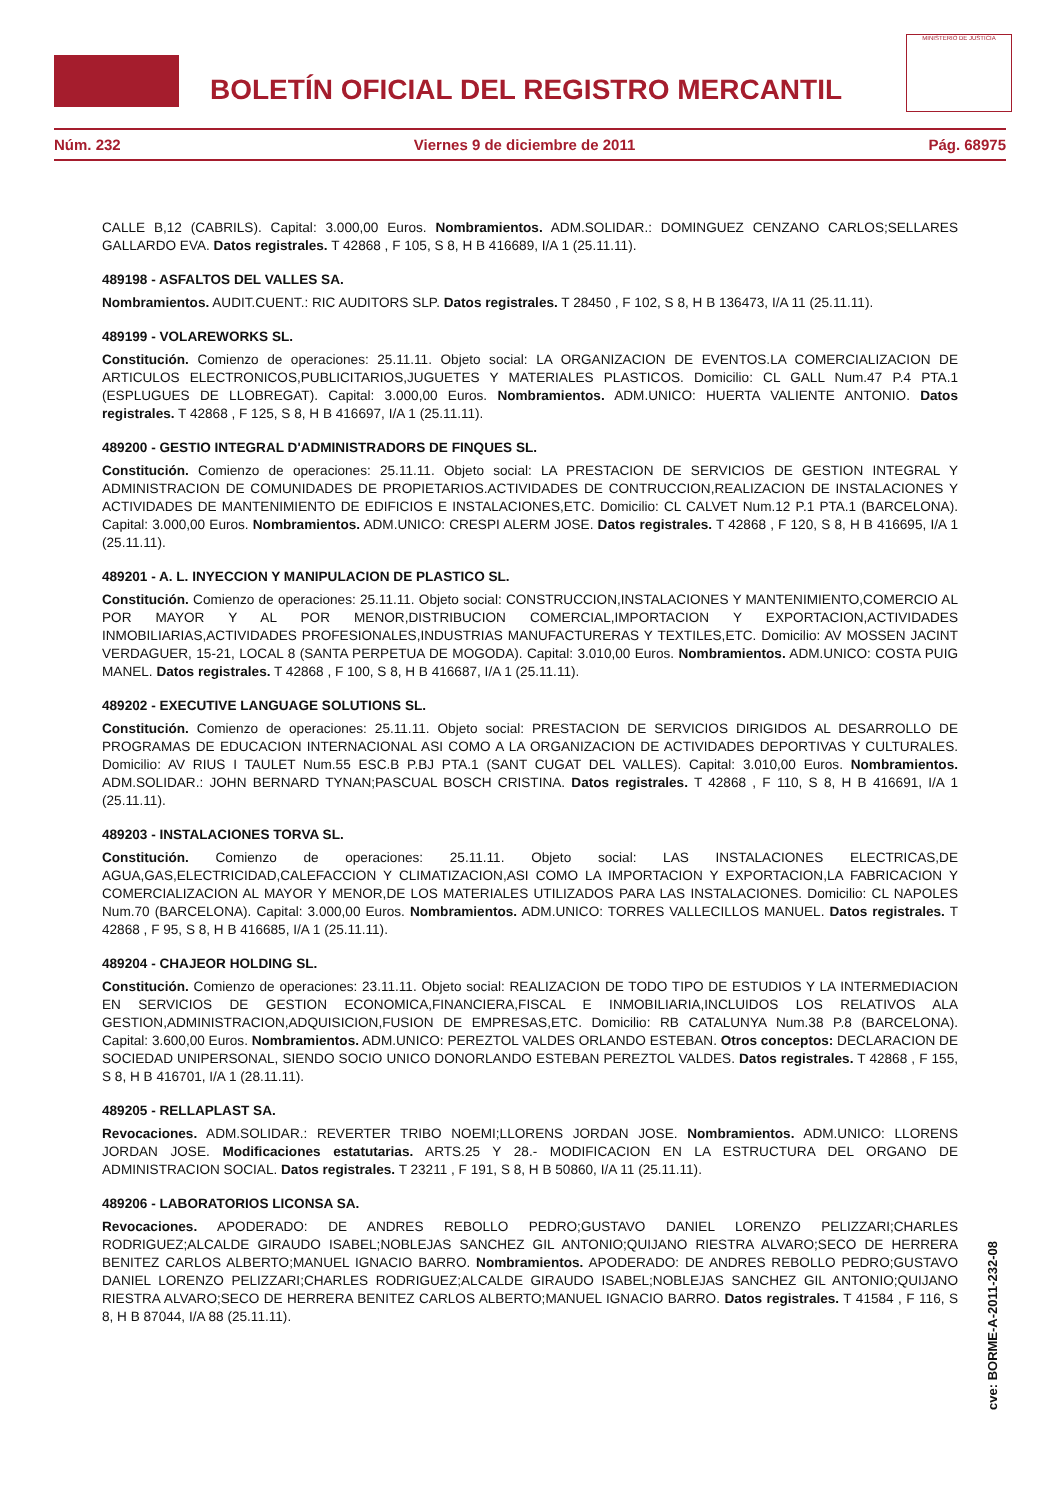BOLETÍN OFICIAL DEL REGISTRO MERCANTIL
MINISTERIO DE JUSTICIA
Núm. 232 Viernes 9 de diciembre de 2011 Pág. 68975
CALLE B,12 (CABRILS). Capital: 3.000,00 Euros. Nombramientos. ADM.SOLIDAR.: DOMINGUEZ CENZANO CARLOS;SELLARES GALLARDO EVA. Datos registrales. T 42868 , F 105, S 8, H B 416689, I/A 1 (25.11.11).
489198 - ASFALTOS DEL VALLES SA.
Nombramientos. AUDIT.CUENT.: RIC AUDITORS SLP. Datos registrales. T 28450 , F 102, S 8, H B 136473, I/A 11 (25.11.11).
489199 - VOLAREWORKS SL.
Constitución. Comienzo de operaciones: 25.11.11. Objeto social: LA ORGANIZACION DE EVENTOS.LA COMERCIALIZACION DE ARTICULOS ELECTRONICOS,PUBLICITARIOS,JUGUETES Y MATERIALES PLASTICOS. Domicilio: CL GALL Num.47 P.4 PTA.1 (ESPLUGUES DE LLOBREGAT). Capital: 3.000,00 Euros. Nombramientos. ADM.UNICO: HUERTA VALIENTE ANTONIO. Datos registrales. T 42868 , F 125, S 8, H B 416697, I/A 1 (25.11.11).
489200 - GESTIO INTEGRAL D'ADMINISTRADORS DE FINQUES SL.
Constitución. Comienzo de operaciones: 25.11.11. Objeto social: LA PRESTACION DE SERVICIOS DE GESTION INTEGRAL Y ADMINISTRACION DE COMUNIDADES DE PROPIETARIOS.ACTIVIDADES DE CONTRUCCION,REALIZACION DE INSTALACIONES Y ACTIVIDADES DE MANTENIMIENTO DE EDIFICIOS E INSTALACIONES,ETC. Domicilio: CL CALVET Num.12 P.1 PTA.1 (BARCELONA). Capital: 3.000,00 Euros. Nombramientos. ADM.UNICO: CRESPI ALERM JOSE. Datos registrales. T 42868 , F 120, S 8, H B 416695, I/A 1 (25.11.11).
489201 - A. L. INYECCION Y MANIPULACION DE PLASTICO SL.
Constitución. Comienzo de operaciones: 25.11.11. Objeto social: CONSTRUCCION,INSTALACIONES Y MANTENIMIENTO,COMERCIO AL POR MAYOR Y AL POR MENOR,DISTRIBUCION COMERCIAL,IMPORTACION Y EXPORTACION,ACTIVIDADES INMOBILIARIAS,ACTIVIDADES PROFESIONALES,INDUSTRIAS MANUFACTURERAS Y TEXTILES,ETC. Domicilio: AV MOSSEN JACINT VERDAGUER, 15-21, LOCAL 8 (SANTA PERPETUA DE MOGODA). Capital: 3.010,00 Euros. Nombramientos. ADM.UNICO: COSTA PUIG MANEL. Datos registrales. T 42868 , F 100, S 8, H B 416687, I/A 1 (25.11.11).
489202 - EXECUTIVE LANGUAGE SOLUTIONS SL.
Constitución. Comienzo de operaciones: 25.11.11. Objeto social: PRESTACION DE SERVICIOS DIRIGIDOS AL DESARROLLO DE PROGRAMAS DE EDUCACION INTERNACIONAL ASI COMO A LA ORGANIZACION DE ACTIVIDADES DEPORTIVAS Y CULTURALES. Domicilio: AV RIUS I TAULET Num.55 ESC.B P.BJ PTA.1 (SANT CUGAT DEL VALLES). Capital: 3.010,00 Euros. Nombramientos. ADM.SOLIDAR.: JOHN BERNARD TYNAN;PASCUAL BOSCH CRISTINA. Datos registrales. T 42868 , F 110, S 8, H B 416691, I/A 1 (25.11.11).
489203 - INSTALACIONES TORVA SL.
Constitución. Comienzo de operaciones: 25.11.11. Objeto social: LAS INSTALACIONES ELECTRICAS,DE AGUA,GAS,ELECTRICIDAD,CALEFACCION Y CLIMATIZACION,ASI COMO LA IMPORTACION Y EXPORTACION,LA FABRICACION Y COMERCIALIZACION AL MAYOR Y MENOR,DE LOS MATERIALES UTILIZADOS PARA LAS INSTALACIONES. Domicilio: CL NAPOLES Num.70 (BARCELONA). Capital: 3.000,00 Euros. Nombramientos. ADM.UNICO: TORRES VALLECILLOS MANUEL. Datos registrales. T 42868 , F 95, S 8, H B 416685, I/A 1 (25.11.11).
489204 - CHAJEOR HOLDING SL.
Constitución. Comienzo de operaciones: 23.11.11. Objeto social: REALIZACION DE TODO TIPO DE ESTUDIOS Y LA INTERMEDIACION EN SERVICIOS DE GESTION ECONOMICA,FINANCIERA,FISCAL E INMOBILIARIA,INCLUIDOS LOS RELATIVOS ALA GESTION,ADMINISTRACION,ADQUISICION,FUSION DE EMPRESAS,ETC. Domicilio: RB CATALUNYA Num.38 P.8 (BARCELONA). Capital: 3.600,00 Euros. Nombramientos. ADM.UNICO: PEREZTOL VALDES ORLANDO ESTEBAN. Otros conceptos: DECLARACION DE SOCIEDAD UNIPERSONAL, SIENDO SOCIO UNICO DONORLANDO ESTEBAN PEREZTOL VALDES. Datos registrales. T 42868 , F 155, S 8, H B 416701, I/A 1 (28.11.11).
489205 - RELLAPLAST SA.
Revocaciones. ADM.SOLIDAR.: REVERTER TRIBO NOEMI;LLORENS JORDAN JOSE. Nombramientos. ADM.UNICO: LLORENS JORDAN JOSE. Modificaciones estatutarias. ARTS.25 Y 28.- MODIFICACION EN LA ESTRUCTURA DEL ORGANO DE ADMINISTRACION SOCIAL. Datos registrales. T 23211 , F 191, S 8, H B 50860, I/A 11 (25.11.11).
489206 - LABORATORIOS LICONSA SA.
Revocaciones. APODERADO: DE ANDRES REBOLLO PEDRO;GUSTAVO DANIEL LORENZO PELIZZARI;CHARLES RODRIGUEZ;ALCALDE GIRAUDO ISABEL;NOBLEJAS SANCHEZ GIL ANTONIO;QUIJANO RIESTRA ALVARO;SECO DE HERRERA BENITEZ CARLOS ALBERTO;MANUEL IGNACIO BARRO. Nombramientos. APODERADO: DE ANDRES REBOLLO PEDRO;GUSTAVO DANIEL LORENZO PELIZZARI;CHARLES RODRIGUEZ;ALCALDE GIRAUDO ISABEL;NOBLEJAS SANCHEZ GIL ANTONIO;QUIJANO RIESTRA ALVARO;SECO DE HERRERA BENITEZ CARLOS ALBERTO;MANUEL IGNACIO BARRO. Datos registrales. T 41584 , F 116, S 8, H B 87044, I/A 88 (25.11.11).
cve: BORME-A-2011-232-08